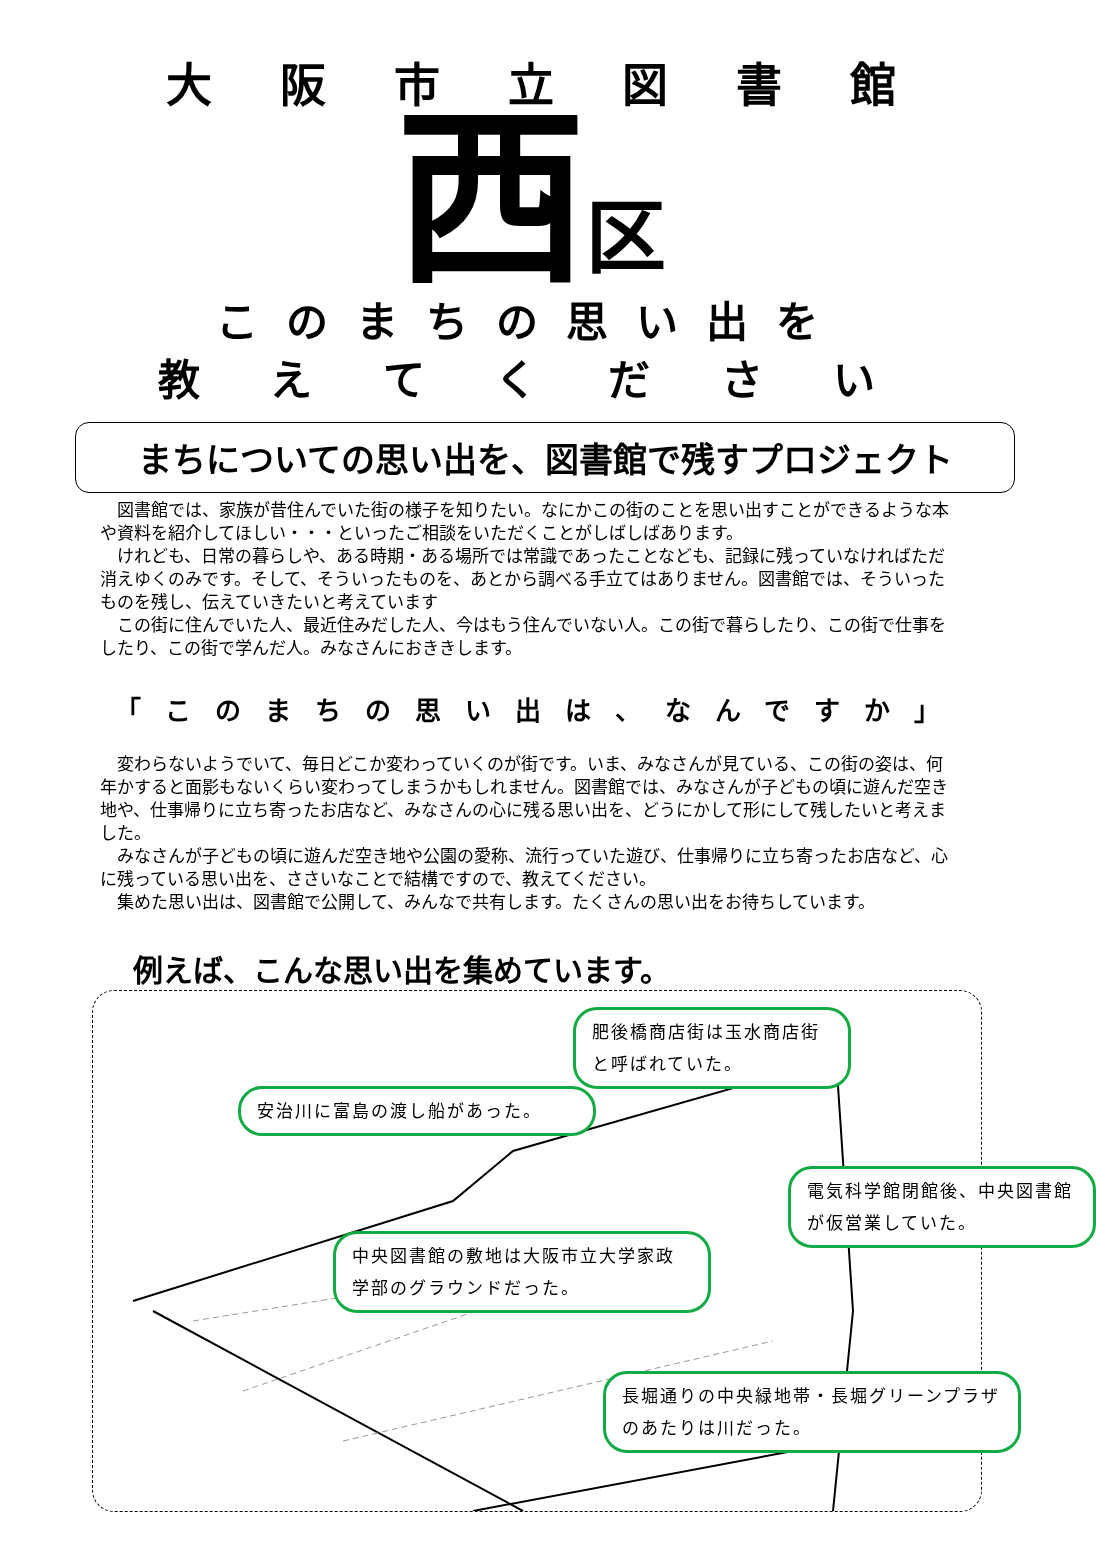大阪市立図書館
西区
このまちの思い出を
教 え て く だ さ い
まちについての思い出を、図書館で残すプロジェクト
図書館では、家族が昔住んでいた街の様子を知りたい。なにかこの街のことを思い出すことができるような本や資料を紹介してほしい・・・といったご相談をいただくことがしばしばあります。
けれども、日常の暮らしや、ある時期・ある場所では常識であったことなども、記録に残っていなければただ消えゆくのみです。そして、そういったものを、あとから調べる手立てはありません。図書館では、そういったものを残し、伝えていきたいと考えています
この街に住んでいた人、最近住みだした人、今はもう住んでいない人。この街で暮らしたり、この街で仕事をしたり、この街で学んだ人。みなさんにおききします。
「このまちの思い出は、なんですか」
変わらないようでいて、毎日どこか変わっていくのが街です。いま、みなさんが見ている、この街の姿は、何年かすると面影もないくらい変わってしまうかもしれません。図書館では、みなさんが子どもの頃に遊んだ空き地や、仕事帰りに立ち寄ったお店など、みなさんの心に残る思い出を、どうにかして形にして残したいと考えました。
みなさんが子どもの頃に遊んだ空き地や公園の愛称、流行っていた遊び、仕事帰りに立ち寄ったお店など、心に残っている思い出を、ささいなことで結構ですので、教えてください。
集めた思い出は、図書館で公開して、みんなで共有します。たくさんの思い出をお待ちしています。
例えば、こんな思い出を集めています。
肥後橋商店街は玉水商店街と呼ばれていた。
安治川に富島の渡し船があった。
電気科学館閉館後、中央図書館が仮営業していた。
中央図書館の敷地は大阪市立大学家政学部のグラウンドだった。
長堀通りの中央緑地帯・長堀グリーンプラザのあたりは川だった。